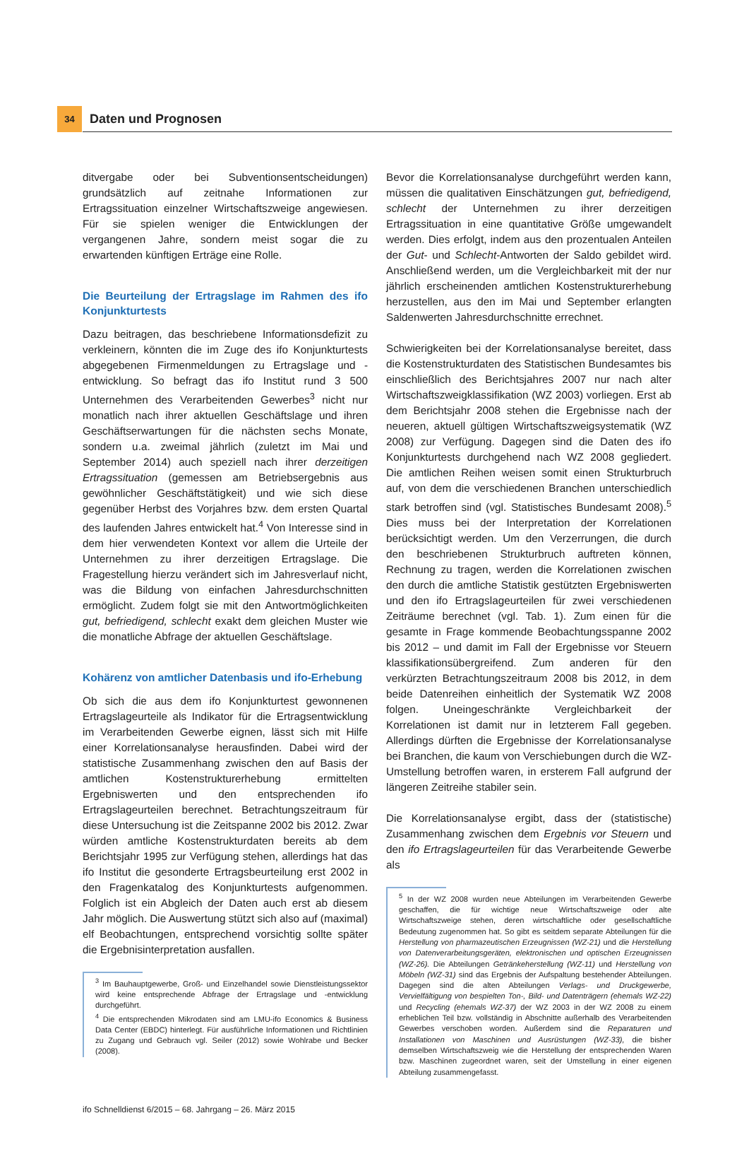34
Daten und Prognosen
ditvergabe oder bei Subventionsentscheidungen) grundsätzlich auf zeitnahe Informationen zur Ertragssituation einzelner Wirtschaftszweige angewiesen. Für sie spielen weniger die Entwicklungen der vergangenen Jahre, sondern meist sogar die zu erwartenden künftigen Erträge eine Rolle.
Die Beurteilung der Ertragslage im Rahmen des ifo Konjunkturtests
Dazu beitragen, das beschriebene Informationsdefizit zu verkleinern, könnten die im Zuge des ifo Konjunkturtests abgegebenen Firmenmeldungen zu Ertragslage und -entwicklung. So befragt das ifo Institut rund 3 500 Unternehmen des Verarbeitenden Gewerbes<sup>3</sup> nicht nur monatlich nach ihrer aktuellen Geschäftslage und ihren Geschäftserwartungen für die nächsten sechs Monate, sondern u.a. zweimal jährlich (zuletzt im Mai und September 2014) auch speziell nach ihrer derzeitigen Ertragssituation (gemessen am Betriebsergebnis aus gewöhnlicher Geschäftstätigkeit) und wie sich diese gegenüber Herbst des Vorjahres bzw. dem ersten Quartal des laufenden Jahres entwickelt hat.<sup>4</sup> Von Interesse sind in dem hier verwendeten Kontext vor allem die Urteile der Unternehmen zu ihrer derzeitigen Ertragslage. Die Fragestellung hierzu verändert sich im Jahresverlauf nicht, was die Bildung von einfachen Jahresdurchschnitten ermöglicht. Zudem folgt sie mit den Antwortmöglichkeiten gut, befriedigend, schlecht exakt dem gleichen Muster wie die monatliche Abfrage der aktuellen Geschäftslage.
Kohärenz von amtlicher Datenbasis und ifo-Erhebung
Ob sich die aus dem ifo Konjunkturtest gewonnenen Ertragslageurteile als Indikator für die Ertragsentwicklung im Verarbeitenden Gewerbe eignen, lässt sich mit Hilfe einer Korrelationsanalyse herausfinden. Dabei wird der statistische Zusammenhang zwischen den auf Basis der amtlichen Kostenstrukturerhebung ermittelten Ergebniswerten und den entsprechenden ifo Ertragslageurteilen berechnet. Betrachtungszeitraum für diese Untersuchung ist die Zeitspanne 2002 bis 2012. Zwar würden amtliche Kostenstrukturdaten bereits ab dem Berichtsjahr 1995 zur Verfügung stehen, allerdings hat das ifo Institut die gesonderte Ertragsbeurteilung erst 2002 in den Fragenkatalog des Konjunkturtests aufgenommen. Folglich ist ein Abgleich der Daten auch erst ab diesem Jahr möglich. Die Auswertung stützt sich also auf (maximal) elf Beobachtungen, entsprechend vorsichtig sollte später die Ergebnisinterpretation ausfallen.
<sup>3</sup> Im Bauhauptgewerbe, Groß- und Einzelhandel sowie Dienstleistungssektor wird keine entsprechende Abfrage der Ertragslage und -entwicklung durchgeführt.
<sup>4</sup> Die entsprechenden Mikrodaten sind am LMU-ifo Economics & Business Data Center (EBDC) hinterlegt. Für ausführliche Informationen und Richtlinien zu Zugang und Gebrauch vgl. Seiler (2012) sowie Wohlrabe und Becker (2008).
Bevor die Korrelationsanalyse durchgeführt werden kann, müssen die qualitativen Einschätzungen gut, befriedigend, schlecht der Unternehmen zu ihrer derzeitigen Ertragssituation in eine quantitative Größe umgewandelt werden. Dies erfolgt, indem aus den prozentualen Anteilen der Gut- und Schlecht-Antworten der Saldo gebildet wird. Anschließend werden, um die Vergleichbarkeit mit der nur jährlich erscheinenden amtlichen Kostenstrukturerhebung herzustellen, aus den im Mai und September erlangten Saldenwerten Jahresdurchschnitte errechnet.
Schwierigkeiten bei der Korrelationsanalyse bereitet, dass die Kostenstrukturdaten des Statistischen Bundesamtes bis einschließlich des Berichtsjahres 2007 nur nach alter Wirtschaftszweigklassifikation (WZ 2003) vorliegen. Erst ab dem Berichtsjahr 2008 stehen die Ergebnisse nach der neueren, aktuell gültigen Wirtschaftszweigsystematik (WZ 2008) zur Verfügung. Dagegen sind die Daten des ifo Konjunkturtests durchgehend nach WZ 2008 gegliedert. Die amtlichen Reihen weisen somit einen Strukturbruch auf, von dem die verschiedenen Branchen unterschiedlich stark betroffen sind (vgl. Statistisches Bundesamt 2008).<sup>5</sup> Dies muss bei der Interpretation der Korrelationen berücksichtigt werden. Um den Verzerrungen, die durch den beschriebenen Strukturbruch auftreten können, Rechnung zu tragen, werden die Korrelationen zwischen den durch die amtliche Statistik gestützten Ergebniswerten und den ifo Ertragslageurteilen für zwei verschiedenen Zeiträume berechnet (vgl. Tab. 1). Zum einen für die gesamte in Frage kommende Beobachtungsspanne 2002 bis 2012 – und damit im Fall der Ergebnisse vor Steuern klassifikationsübergreifend. Zum anderen für den verkürzten Betrachtungszeitraum 2008 bis 2012, in dem beide Datenreihen einheitlich der Systematik WZ 2008 folgen. Uneingeschränkte Vergleichbarkeit der Korrelationen ist damit nur in letzterem Fall gegeben. Allerdings dürften die Ergebnisse der Korrelationsanalyse bei Branchen, die kaum von Verschiebungen durch die WZ-Umstellung betroffen waren, in ersterem Fall aufgrund der längeren Zeitreihe stabiler sein.
Die Korrelationsanalyse ergibt, dass der (statistische) Zusammenhang zwischen dem Ergebnis vor Steuern und den ifo Ertragslageurteilen für das Verarbeitende Gewerbe als
<sup>5</sup> In der WZ 2008 wurden neue Abteilungen im Verarbeitenden Gewerbe geschaffen, die für wichtige neue Wirtschaftszweige oder alte Wirtschaftszweige stehen, deren wirtschaftliche oder gesellschaftliche Bedeutung zugenommen hat. So gibt es seitdem separate Abteilungen für die Herstellung von pharmazeutischen Erzeugnissen (WZ-21) und die Herstellung von Datenverarbeitungsgeräten, elektronischen und optischen Erzeugnissen (WZ-26). Die Abteilungen Getränkeherstellung (WZ-11) und Herstellung von Möbeln (WZ-31) sind das Ergebnis der Aufspaltung bestehender Abteilungen. Dagegen sind die alten Abteilungen Verlags- und Druckgewerbe, Vervielfältigung von bespielten Ton-, Bild- und Datenträgern (ehemals WZ-22) und Recycling (ehemals WZ-37) der WZ 2003 in der WZ 2008 zu einem erheblichen Teil bzw. vollständig in Abschnitte außerhalb des Verarbeitenden Gewerbes verschoben worden. Außerdem sind die Reparaturen und Installationen von Maschinen und Ausrüstungen (WZ-33), die bisher demselben Wirtschaftszweig wie die Herstellung der entsprechenden Waren bzw. Maschinen zugeordnet waren, seit der Umstellung in einer eigenen Abteilung zusammengefasst.
ifo Schnelldienst 6/2015 – 68. Jahrgang – 26. März 2015